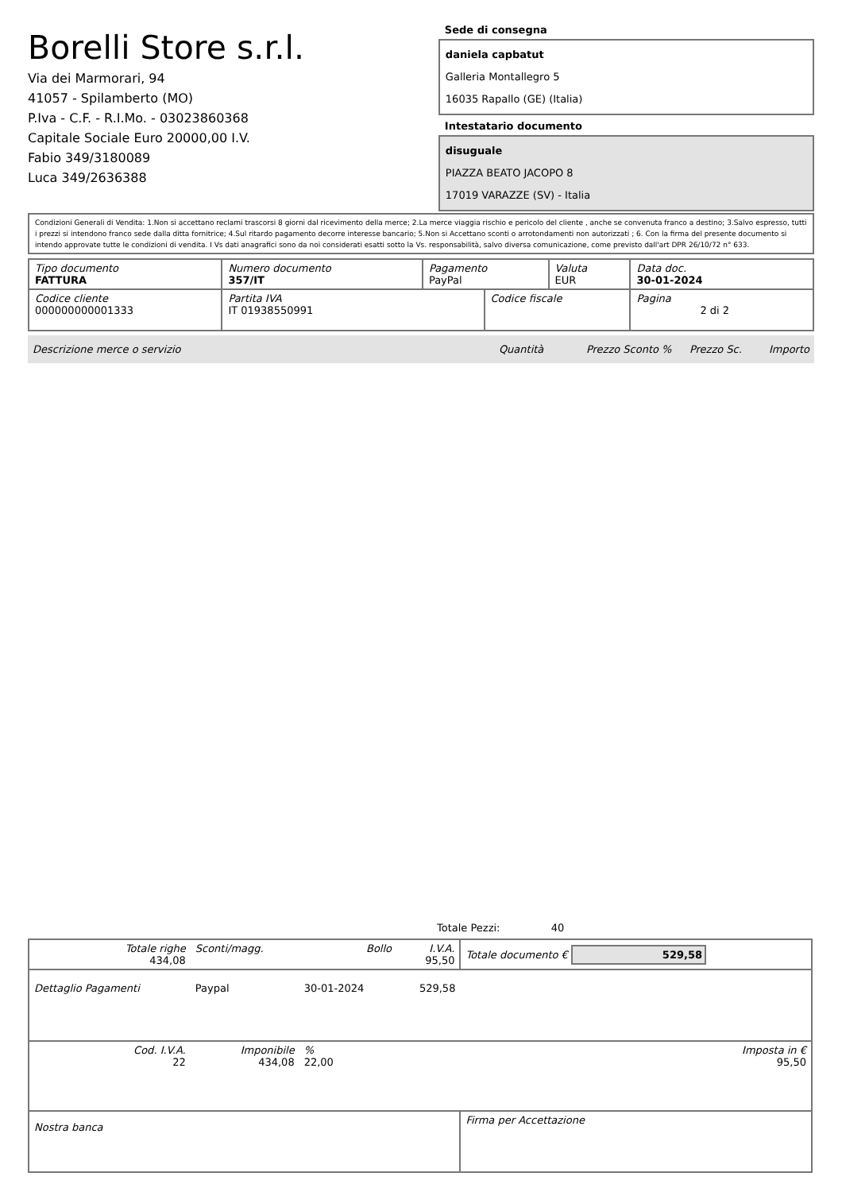Borelli Store s.r.l.
Via dei Marmorari, 94
41057 - Spilamberto (MO)
P.Iva - C.F. - R.I.Mo. - 03023860368
Capitale Sociale Euro 20000,00 I.V.
Fabio 349/3180089
Luca 349/2636388
Sede di consegna
daniela capbatut
Galleria Montallegro 5
16035 Rapallo (GE) (Italia)
Intestatario documento
disuguale
PIAZZA BEATO JACOPO 8
17019 VARAZZE (SV) - Italia
Condizioni Generali di Vendita: 1.Non si accettano reclami trascorsi 8 giorni dal ricevimento della merce; 2.La merce viaggia rischio e pericolo del cliente , anche se convenuta franco a destino; 3.Salvo espresso, tutti i prezzi si intendono franco sede dalla ditta fornitrice; 4.Sul ritardo pagamento decorre interesse bancario; 5.Non si Accettano sconti o arrotondamenti non autorizzati ; 6. Con la firma del presente documento si intendo approvate tutte le condizioni di vendita. I Vs dati anagrafici sono da noi considerati esatti sotto la Vs. responsabilità, salvo diversa comunicazione, come previsto dall'art DPR 26/10/72 n° 633.
| Tipo documento FATTURA | Numero documento 357/IT | Pagamento PayPal | | Valuta EUR | Data doc. 30-01-2024 |
| Codice cliente 000000000001333 | Partita IVA IT 01938550991 | | Codice fiscale | | Pagina 2 di 2 |
Descrizione merce o servizio Quantità Prezzo Sconto % Prezzo Sc. Importo
Totale Pezzi: 40
| Totale righe 434,08 | Sconti/magg. | Bollo | I.V.A. 95,50 | Totale documento € 529,58 | |
| Dettaglio Pagamenti | Paypal | 30-01-2024 | 529,58 | | |
| Cod. I.V.A. 22 | Imponibile 434,08 | % 22,00 | | | Imposta in € 95,50 |
| Nostra banca | | | | Firma per Accettazione | |